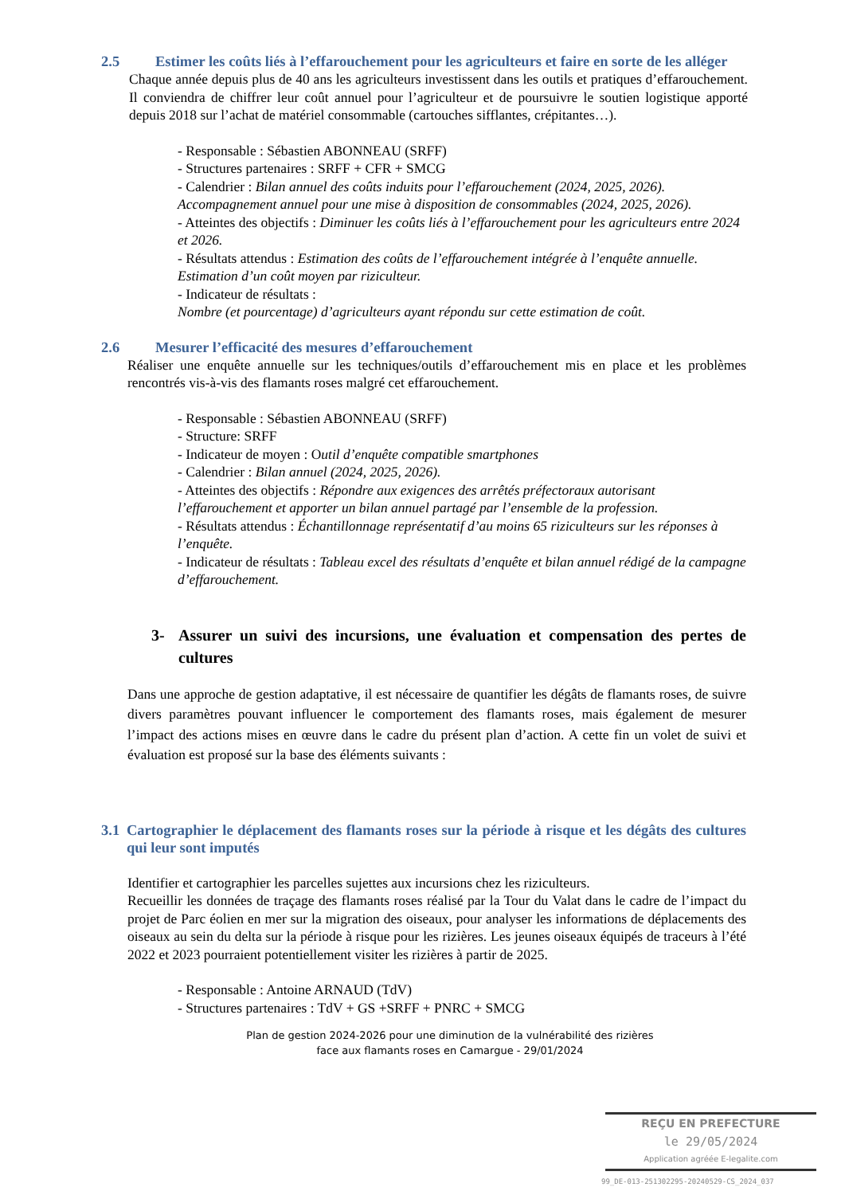2.5 Estimer les coûts liés à l’effarouchement pour les agriculteurs et faire en sorte de les alléger
Chaque année depuis plus de 40 ans les agriculteurs investissent dans les outils et pratiques d’effarouchement. Il conviendra de chiffrer leur coût annuel pour l’agriculteur et de poursuivre le soutien logistique apporté depuis 2018 sur l’achat de matériel consommable (cartouches sifflantes, crépitantes…).
- Responsable : Sébastien ABONNEAU (SRFF)
- Structures partenaires : SRFF + CFR + SMCG
- Calendrier : Bilan annuel des coûts induits pour l’effarouchement (2024, 2025, 2026). Accompagnement annuel pour une mise à disposition de consommables (2024, 2025, 2026).
- Atteintes des objectifs : Diminuer les coûts liés à l’effarouchement pour les agriculteurs entre 2024 et 2026.
- Résultats attendus : Estimation des coûts de l’effarouchement intégrée à l’enquête annuelle. Estimation d’un coût moyen par riziculteur.
- Indicateur de résultats :
Nombre (et pourcentage) d’agriculteurs ayant répondu sur cette estimation de coût.
2.6 Mesurer l’efficacité des mesures d’effarouchement
Réaliser une enquête annuelle sur les techniques/outils d’effarouchement mis en place et les problèmes rencontrés vis-à-vis des flamants roses malgré cet effarouchement.
- Responsable : Sébastien ABONNEAU (SRFF)
- Structure: SRFF
- Indicateur de moyen : Outil d’enquête compatible smartphones
- Calendrier : Bilan annuel (2024, 2025, 2026).
- Atteintes des objectifs : Répondre aux exigences des arrêtés préfectoraux autorisant l’effarouchement et apporter un bilan annuel partagé par l’ensemble de la profession.
- Résultats attendus : Échantillonnage représentatif d’au moins 65 riziculteurs sur les réponses à l’enquête.
- Indicateur de résultats : Tableau excel des résultats d’enquête et bilan annuel rédigé de la campagne d’effarouchement.
3- Assurer un suivi des incursions, une évaluation et compensation des pertes de cultures
Dans une approche de gestion adaptative, il est nécessaire de quantifier les dégâts de flamants roses, de suivre divers paramètres pouvant influencer le comportement des flamants roses, mais également de mesurer l’impact des actions mises en œuvre dans le cadre du présent plan d’action. A cette fin un volet de suivi et évaluation est proposé sur la base des éléments suivants :
3.1
Cartographier le déplacement des flamants roses sur la période à risque et les dégâts des cultures qui leur sont imputés
Identifier et cartographier les parcelles sujettes aux incursions chez les riziculteurs.
Recueillir les données de traçage des flamants roses réalisé par la Tour du Valat dans le cadre de l’impact du projet de Parc éolien en mer sur la migration des oiseaux, pour analyser les informations de déplacements des oiseaux au sein du delta sur la période à risque pour les rizières. Les jeunes oiseaux équipés de traceurs à l’été 2022 et 2023 pourraient potentiellement visiter les rizières à partir de 2025.
- Responsable : Antoine ARNAUD (TdV)
- Structures partenaires : TdV + GS +SRFF + PNRC + SMCG
Plan de gestion 2024-2026 pour une diminution de la vulnérabilité des rizières
face aux flamants roses en Camargue - 29/01/2024
REÇU EN PREFECTURE
le 29/05/2024
Application agréée E-legalite.com
99_DE-013-251302295-20240529-CS_2024_037